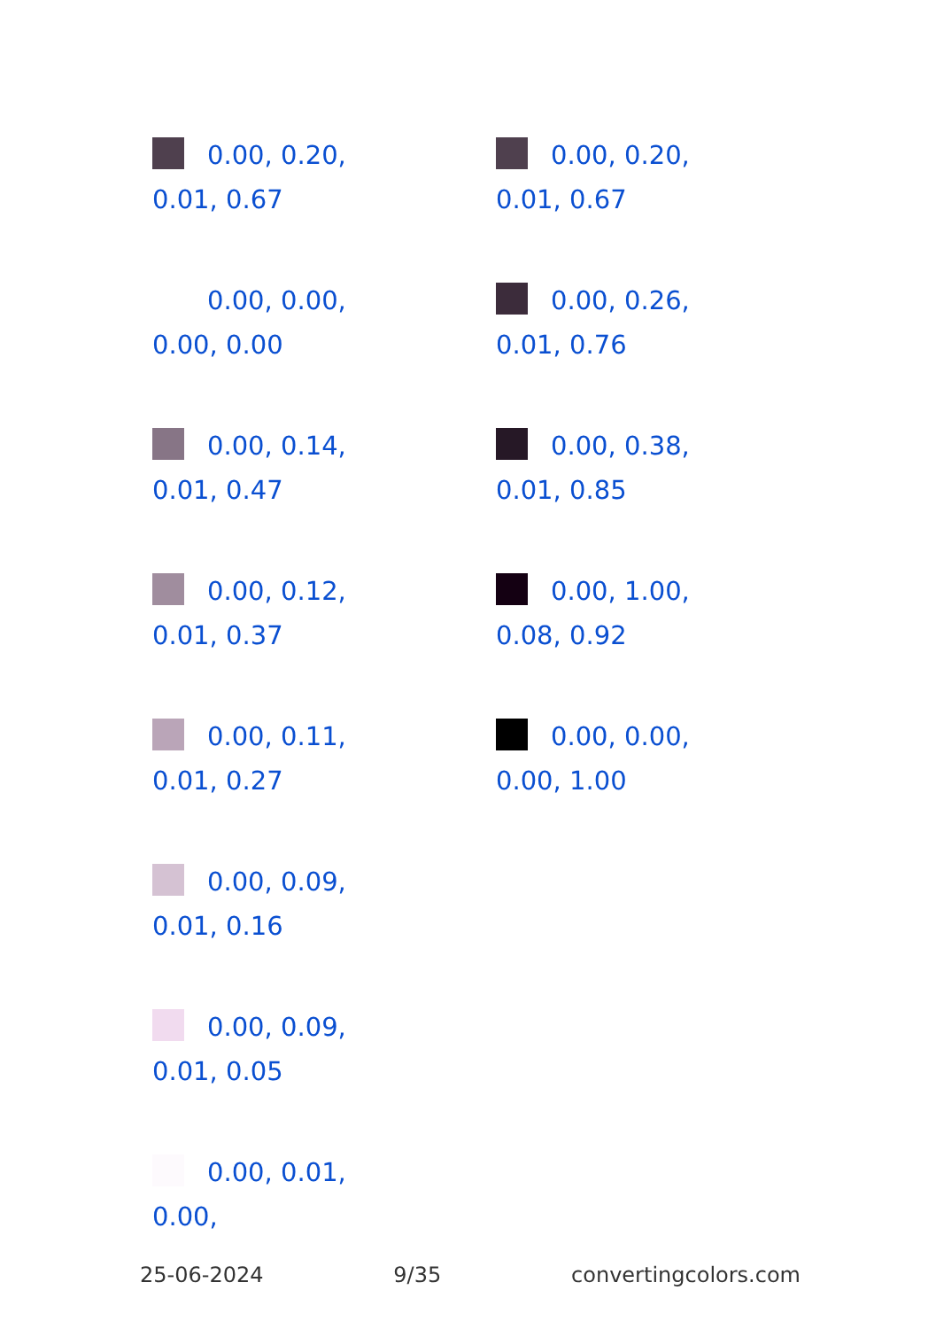0.00, 0.20, 0.01, 0.67
0.00, 0.00, 0.00, 0.00
0.00, 0.14, 0.01, 0.47
0.00, 0.12, 0.01, 0.37
0.00, 0.11, 0.01, 0.27
0.00, 0.09, 0.01, 0.16
0.00, 0.09, 0.01, 0.05
0.00, 0.01, 0.00,
0.00, 0.20, 0.01, 0.67
0.00, 0.26, 0.01, 0.76
0.00, 0.38, 0.01, 0.85
0.00, 1.00, 0.08, 0.92
0.00, 0.00, 0.00, 1.00
25-06-2024 9/35 convertingcolors.com